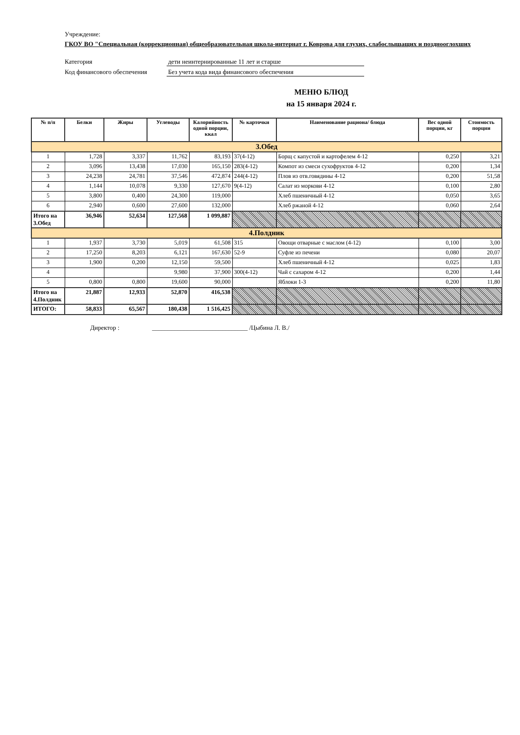Учреждение:
ГКОУ ВО "Специальная (коррекционная) общеобразовательная школа-интернат г. Коврова для глухих, слабослышащих и позднооглохших
Категория дети неинтернированные 11 лет и старше
Код финансового обеспечения Без учета кода вида финансового обеспечения
МЕНЮ БЛЮД
на 15 января 2024 г.
| № п/п | Белки | Жиры | Углеводы | Калорийность одной порции, ккал | № карточки | Наименование рациона/ блюда | Вес одной порции, кг | Стоимость порции |
| --- | --- | --- | --- | --- | --- | --- | --- | --- |
| 3.Обед | | | | | | | | |
| 1 | 1,728 | 3,337 | 11,762 | 83,193 | 37(4-12) | Борщ с капустой и картофелем 4-12 | 0,250 | 3,21 |
| 2 | 3,096 | 13,438 | 17,030 | 165,150 | 283(4-12) | Компот из смеси сухофруктов 4-12 | 0,200 | 1,34 |
| 3 | 24,238 | 24,781 | 37,546 | 472,874 | 244(4-12) | Плов из отв.говядины 4-12 | 0,200 | 51,58 |
| 4 | 1,144 | 10,078 | 9,330 | 127,670 | 9(4-12) | Салат из моркови 4-12 | 0,100 | 2,80 |
| 5 | 3,800 | 0,400 | 24,300 | 119,000 | | Хлеб пшеничный 4-12 | 0,050 | 3,65 |
| 6 | 2,940 | 0,600 | 27,600 | 132,000 | | Хлеб ржаной 4-12 | 0,060 | 2,64 |
| Итого на 3.Обед | 36,946 | 52,634 | 127,568 | 1 099,887 | | | | |
| 4.Полдник | | | | | | | | |
| 1 | 1,937 | 3,730 | 5,019 | 61,508 | 315 | Овощи отварные с маслом (4-12) | 0,100 | 3,00 |
| 2 | 17,250 | 8,203 | 6,121 | 167,630 | 52-9 | Суфле из печени | 0,080 | 20,07 |
| 3 | 1,900 | 0,200 | 12,150 | 59,500 | | Хлеб пшеничный 4-12 | 0,025 | 1,83 |
| 4 | | | 9,980 | 37,900 | 300(4-12) | Чай с сахаром 4-12 | 0,200 | 1,44 |
| 5 | 0,800 | 0,800 | 19,600 | 90,000 | | Яблоки 1-3 | 0,200 | 11,80 |
| Итого на 4.Полдник | 21,887 | 12,933 | 52,870 | 416,538 | | | | |
| ИТОГО: | 58,833 | 65,567 | 180,438 | 1 516,425 | | | | |
Директор : ______________________________ /Цыбина Л. В./